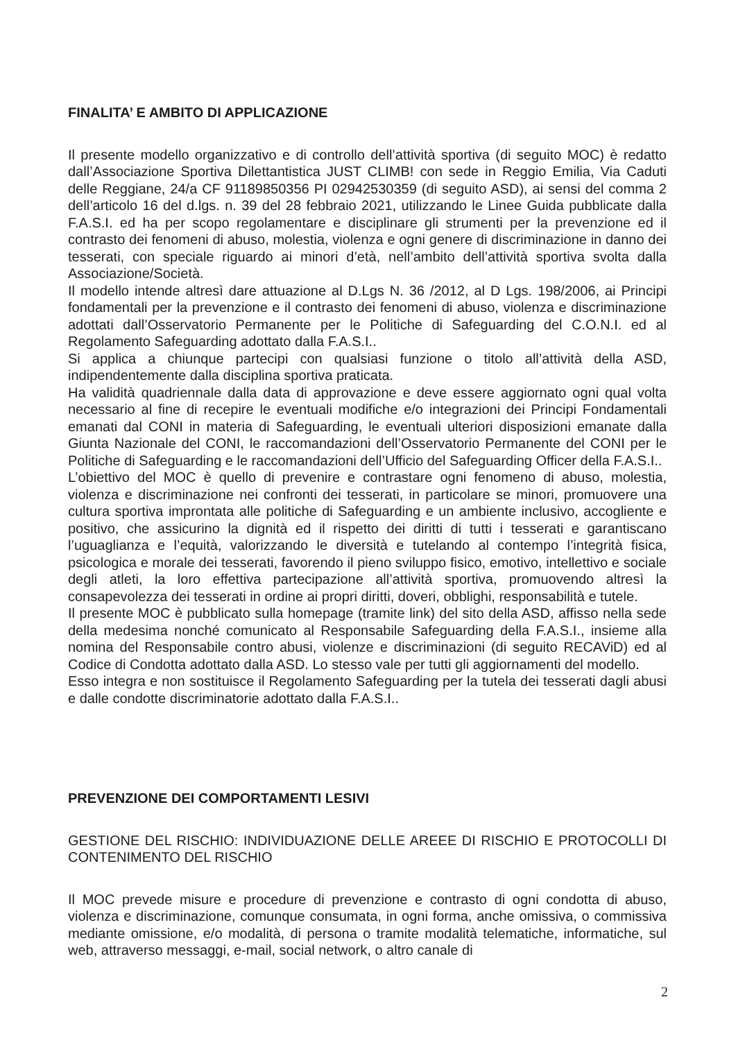FINALITA’ E AMBITO DI APPLICAZIONE
Il presente modello organizzativo e di controllo dell’attività sportiva (di seguito MOC) è redatto dall’Associazione Sportiva Dilettantistica JUST CLIMB! con sede in Reggio Emilia, Via Caduti delle Reggiane, 24/a CF 91189850356 PI 02942530359 (di seguito ASD), ai sensi del comma 2 dell’articolo 16 del d.lgs. n. 39 del 28 febbraio 2021, utilizzando le Linee Guida pubblicate dalla F.A.S.I. ed ha per scopo regolamentare e disciplinare gli strumenti per la prevenzione ed il contrasto dei fenomeni di abuso, molestia, violenza e ogni genere di discriminazione in danno dei tesserati, con speciale riguardo ai minori d’età, nell’ambito dell’attività sportiva svolta dalla Associazione/Società.
Il modello intende altresì dare attuazione al D.Lgs N. 36 /2012, al D Lgs. 198/2006, ai Principi fondamentali per la prevenzione e il contrasto dei fenomeni di abuso, violenza e discriminazione adottati dall’Osservatorio Permanente per le Politiche di Safeguarding del C.O.N.I. ed al Regolamento Safeguarding adottato dalla F.A.S.I..
Si applica a chiunque partecipi con qualsiasi funzione o titolo all’attività della ASD, indipendentemente dalla disciplina sportiva praticata.
Ha validità quadriennale dalla data di approvazione e deve essere aggiornato ogni qual volta necessario al fine di recepire le eventuali modifiche e/o integrazioni dei Principi Fondamentali emanati dal CONI in materia di Safeguarding, le eventuali ulteriori disposizioni emanate dalla Giunta Nazionale del CONI, le raccomandazioni dell’Osservatorio Permanente del CONI per le Politiche di Safeguarding e le raccomandazioni dell’Ufficio del Safeguarding Officer della F.A.S.I..
L’obiettivo del MOC è quello di prevenire e contrastare ogni fenomeno di abuso, molestia, violenza e discriminazione nei confronti dei tesserati, in particolare se minori, promuovere una cultura sportiva improntata alle politiche di Safeguarding e un ambiente inclusivo, accogliente e positivo, che assicurino la dignità ed il rispetto dei diritti di tutti i tesserati e garantiscano l’uguaglianza e l’equità, valorizzando le diversità e tutelando al contempo l’integrità fisica, psicologica e morale dei tesserati, favorendo il pieno sviluppo fisico, emotivo, intellettivo e sociale degli atleti, la loro effettiva partecipazione all’attività sportiva, promuovendo altresì la consapevolezza dei tesserati in ordine ai propri diritti, doveri, obblighi, responsabilità e tutele.
Il presente MOC è pubblicato sulla homepage (tramite link) del sito della ASD, affisso nella sede della medesima nonché comunicato al Responsabile Safeguarding della F.A.S.I., insieme alla nomina del Responsabile contro abusi, violenze e discriminazioni (di seguito RECAViD) ed al Codice di Condotta adottato dalla ASD. Lo stesso vale per tutti gli aggiornamenti del modello.
Esso integra e non sostituisce il Regolamento Safeguarding per la tutela dei tesserati dagli abusi e dalle condotte discriminatorie adottato dalla F.A.S.I..
PREVENZIONE DEI COMPORTAMENTI LESIVI
GESTIONE DEL RISCHIO: INDIVIDUAZIONE DELLE AREEE DI RISCHIO E PROTOCOLLI DI CONTENIMENTO DEL RISCHIO
Il MOC prevede misure e procedure di prevenzione e contrasto di ogni condotta di abuso, violenza e discriminazione, comunque consumata, in ogni forma, anche omissiva, o commissiva mediante omissione, e/o modalità, di persona o tramite modalità telematiche, informatiche, sul web, attraverso messaggi, e-mail, social network, o altro canale di
2